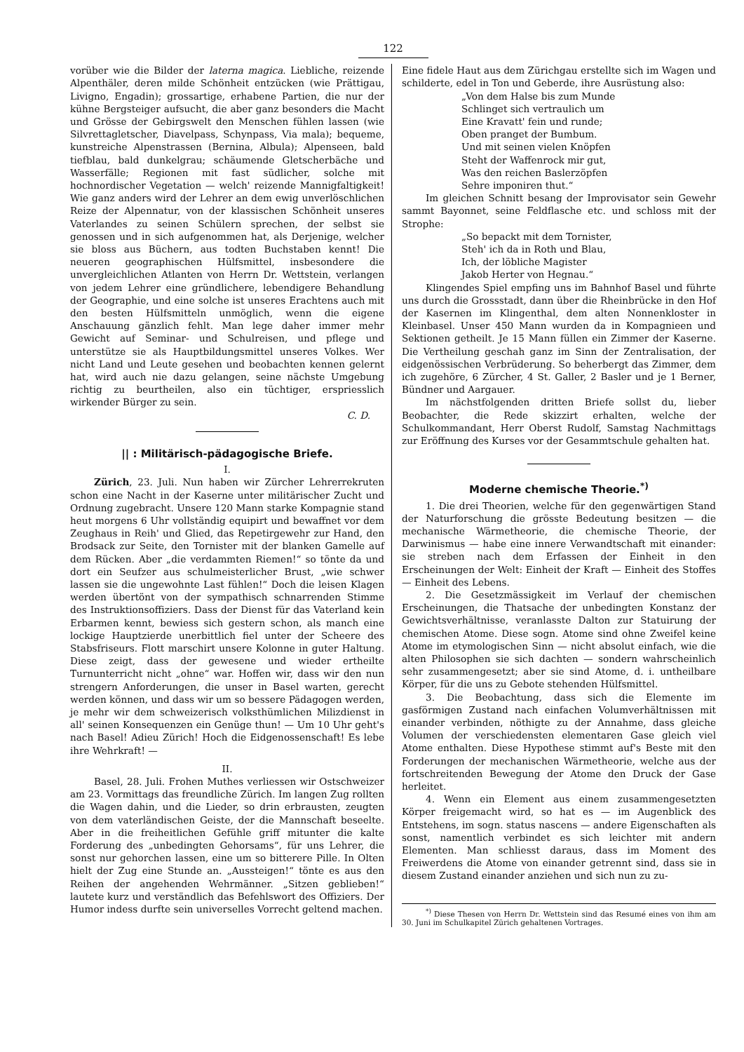122
vorüber wie die Bilder der laterna magica. Liebliche, reizende Alpenthäler, deren milde Schönheit entzücken (wie Prättigau, Livigno, Engadin); grossartige, erhabene Partien, die nur der kühne Bergsteiger aufsucht, die aber ganz besonders die Macht und Grösse der Gebirgswelt den Menschen fühlen lassen (wie Silvrettagletscher, Diavelpass, Schynpass, Via mala); bequeme, kunstreiche Alpenstrassen (Bernina, Albula); Alpenseen, bald tiefblau, bald dunkelgrau; schäumende Gletscherbäche und Wasserfälle; Regionen mit fast südlicher, solche mit hochnordischer Vegetation — welch' reizende Mannigfaltigkeit! Wie ganz anders wird der Lehrer an dem ewig unverlöschlichen Reize der Alpennatur, von der klassischen Schönheit unseres Vaterlandes zu seinen Schülern sprechen, der selbst sie genossen und in sich aufgenommen hat, als Derjenige, welcher sie bloss aus Büchern, aus todten Buchstaben kennt! Die neueren geographischen Hülfsmittel, insbesondere die unvergleichlichen Atlanten von Herrn Dr. Wettstein, verlangen von jedem Lehrer eine gründlichere, lebendigere Behandlung der Geographie, und eine solche ist unseres Erachtens auch mit den besten Hülfsmitteln unmöglich, wenn die eigene Anschauung gänzlich fehlt. Man lege daher immer mehr Gewicht auf Seminar- und Schulreisen, und pflege und unterstütze sie als Hauptbildungsmittel unseres Volkes. Wer nicht Land und Leute gesehen und beobachten kennen gelernt hat, wird auch nie dazu gelangen, seine nächste Umgebung richtig zu beurtheilen, also ein tüchtiger, erspriesslich wirkender Bürger zu sein.
C. D.
|| : Militärisch-pädagogische Briefe.
I.
Zürich, 23. Juli. Nun haben wir Zürcher Lehrerrekruten schon eine Nacht in der Kaserne unter militärischer Zucht und Ordnung zugebracht. Unsere 120 Mann starke Kompagnie stand heut morgens 6 Uhr vollständig equipirt und bewaffnet vor dem Zeughaus in Reih' und Glied, das Repetirgewehr zur Hand, den Brodsack zur Seite, den Tornister mit der blanken Gamelle auf dem Rücken. Aber „die verdammten Riemen!“ so tönte da und dort ein Seufzer aus schulmeisterlicher Brust, „wie schwer lassen sie die ungewohnte Last fühlen!“ Doch die leisen Klagen werden übertönt von der sympathisch schnarrenden Stimme des Instruktionsoffiziers. Dass der Dienst für das Vaterland kein Erbarmen kennt, bewiess sich gestern schon, als manch eine lockige Hauptzierde unerbittlich fiel unter der Scheere des Stabsfriseurs. Flott marschirt unsere Kolonne in guter Haltung. Diese zeigt, dass der gewesene und wieder ertheilte Turnunterricht nicht „ohne“ war. Hoffen wir, dass wir den nun strengern Anforderungen, die unser in Basel warten, gerecht werden können, und dass wir um so bessere Pädagogen werden, je mehr wir dem schweizerisch volksthümlichen Milizdienst in all' seinen Konsequenzen ein Genüge thun! — Um 10 Uhr geht's nach Basel! Adieu Zürich! Hoch die Eidgenossenschaft! Es lebe ihre Wehrkraft! —
II.
Basel, 28. Juli. Frohen Muthes verliessen wir Ostschweizer am 23. Vormittags das freundliche Zürich. Im langen Zug rollten die Wagen dahin, und die Lieder, so drin erbrausten, zeugten von dem vaterländischen Geiste, der die Mannschaft beseelte. Aber in die freiheitlichen Gefühle griff mitunter die kalte Forderung des „unbedingten Gehorsams“, für uns Lehrer, die sonst nur gehorchen lassen, eine um so bitterere Pille. In Olten hielt der Zug eine Stunde an. „Aussteigen!“ tönte es aus den Reihen der angehenden Wehrmänner. „Sitzen geblieben!“ lautete kurz und verständlich das Befehlswort des Offiziers. Der Humor indess durfte sein universelles Vorrecht geltend machen.
Eine fidele Haut aus dem Zürichgau erstellte sich im Wagen und schilderte, edel in Ton und Geberde, ihre Ausrüstung also:
„Von dem Halse bis zum Munde
Schlinget sich vertraulich um
Eine Kravatt' fein und runde;
Oben pranget der Bumbum.
Und mit seinen vielen Knöpfen
Steht der Waffenrock mir gut,
Was den reichen Baslerzöpfen
Sehre imponiren thut.“
Im gleichen Schnitt besang der Improvisator sein Gewehr sammt Bayonnet, seine Feldflasche etc. und schloss mit der Strophe:
„So bepackt mit dem Tornister,
Steh' ich da in Roth und Blau,
Ich, der löbliche Magister
Jakob Herter von Hegnau.“
Klingendes Spiel empfing uns im Bahnhof Basel und führte uns durch die Grossstadt, dann über die Rheinbrücke in den Hof der Kasernen im Klingenthal, dem alten Nonnenkloster in Kleinbasel. Unser 450 Mann wurden da in Kompagnieen und Sektionen getheilt. Je 15 Mann füllen ein Zimmer der Kaserne. Die Vertheilung geschah ganz im Sinn der Zentralisation, der eidgenössischen Verbrüderung. So beherbergt das Zimmer, dem ich zugehöre, 6 Zürcher, 4 St. Galler, 2 Basler und je 1 Berner, Bündner und Aargauer.
Im nächstfolgenden dritten Briefe sollst du, lieber Beobachter, die Rede skizzirt erhalten, welche der Schulkommandant, Herr Oberst Rudolf, Samstag Nachmittags zur Eröffnung des Kurses vor der Gesammtschule gehalten hat.
Moderne chemische Theorie.<sup>*)</sup>
1. Die drei Theorien, welche für den gegenwärtigen Stand der Naturforschung die grösste Bedeutung besitzen — die mechanische Wärmetheorie, die chemische Theorie, der Darwinismus — habe eine innere Verwandtschaft mit einander: sie streben nach dem Erfassen der Einheit in den Erscheinungen der Welt: Einheit der Kraft — Einheit des Stoffes — Einheit des Lebens.
2. Die Gesetzmässigkeit im Verlauf der chemischen Erscheinungen, die Thatsache der unbedingten Konstanz der Gewichtsverhältnisse, veranlasste Dalton zur Statuirung der chemischen Atome. Diese sogn. Atome sind ohne Zweifel keine Atome im etymologischen Sinn — nicht absolut einfach, wie die alten Philosophen sie sich dachten — sondern wahrscheinlich sehr zusammengesetzt; aber sie sind Atome, d. i. untheilbare Körper, für die uns zu Gebote stehenden Hülfsmittel.
3. Die Beobachtung, dass sich die Elemente im gasförmigen Zustand nach einfachen Volumverhältnissen mit einander verbinden, nöthigte zu der Annahme, dass gleiche Volumen der verschiedensten elementaren Gase gleich viel Atome enthalten. Diese Hypothese stimmt auf's Beste mit den Forderungen der mechanischen Wärmetheorie, welche aus der fortschreitenden Bewegung der Atome den Druck der Gase herleitet.
4. Wenn ein Element aus einem zusammengesetzten Körper freigemacht wird, so hat es — im Augenblick des Entstehens, im sogn. status nascens — andere Eigenschaften als sonst, namentlich verbindet es sich leichter mit andern Elementen. Man schliesst daraus, dass im Moment des Freiwerdens die Atome von einander getrennt sind, dass sie in diesem Zustand einander anziehen und sich nun zu zu-
<sup>*)</sup> Diese Thesen von Herrn Dr. Wettstein sind das Resumé eines von ihm am 30. Juni im Schulkapitel Zürich gehaltenen Vortrages.